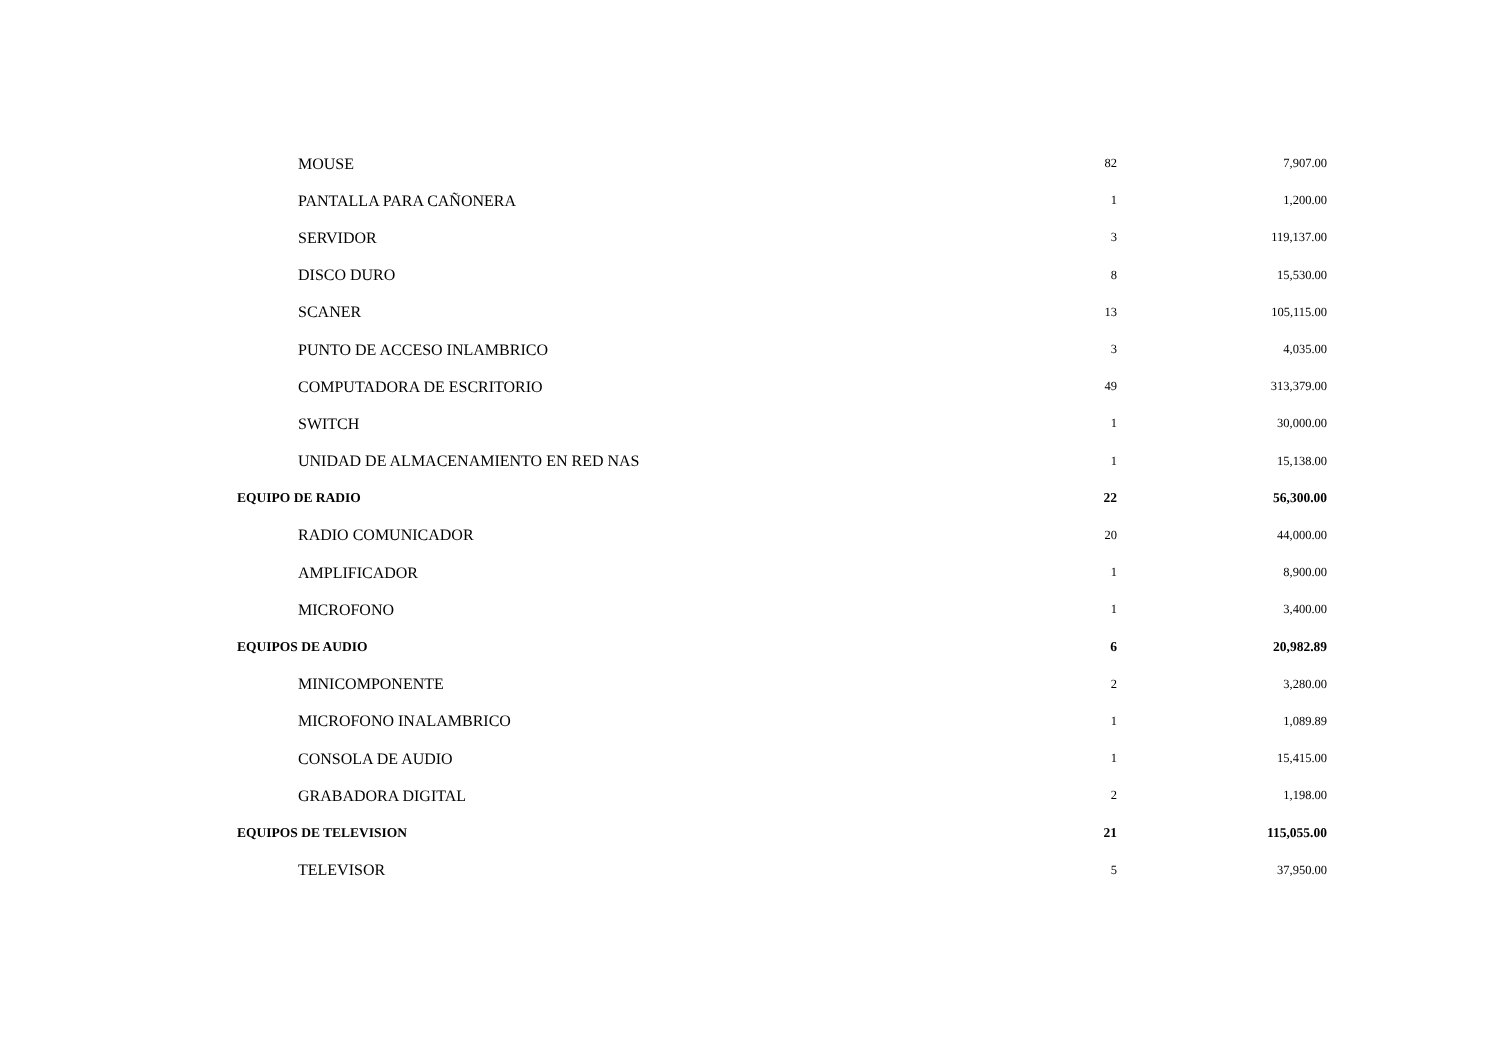| MOUSE | 82 | 7,907.00 |
| PANTALLA PARA CAÑONERA | 1 | 1,200.00 |
| SERVIDOR | 3 | 119,137.00 |
| DISCO DURO | 8 | 15,530.00 |
| SCANER | 13 | 105,115.00 |
| PUNTO DE ACCESO INLAMBRICO | 3 | 4,035.00 |
| COMPUTADORA DE ESCRITORIO | 49 | 313,379.00 |
| SWITCH | 1 | 30,000.00 |
| UNIDAD DE ALMACENAMIENTO EN RED NAS | 1 | 15,138.00 |
| EQUIPO DE RADIO | 22 | 56,300.00 |
| RADIO COMUNICADOR | 20 | 44,000.00 |
| AMPLIFICADOR | 1 | 8,900.00 |
| MICROFONO | 1 | 3,400.00 |
| EQUIPOS DE AUDIO | 6 | 20,982.89 |
| MINICOMPONENTE | 2 | 3,280.00 |
| MICROFONO INALAMBRICO | 1 | 1,089.89 |
| CONSOLA DE AUDIO | 1 | 15,415.00 |
| GRABADORA DIGITAL | 2 | 1,198.00 |
| EQUIPOS DE TELEVISION | 21 | 115,055.00 |
| TELEVISOR | 5 | 37,950.00 |